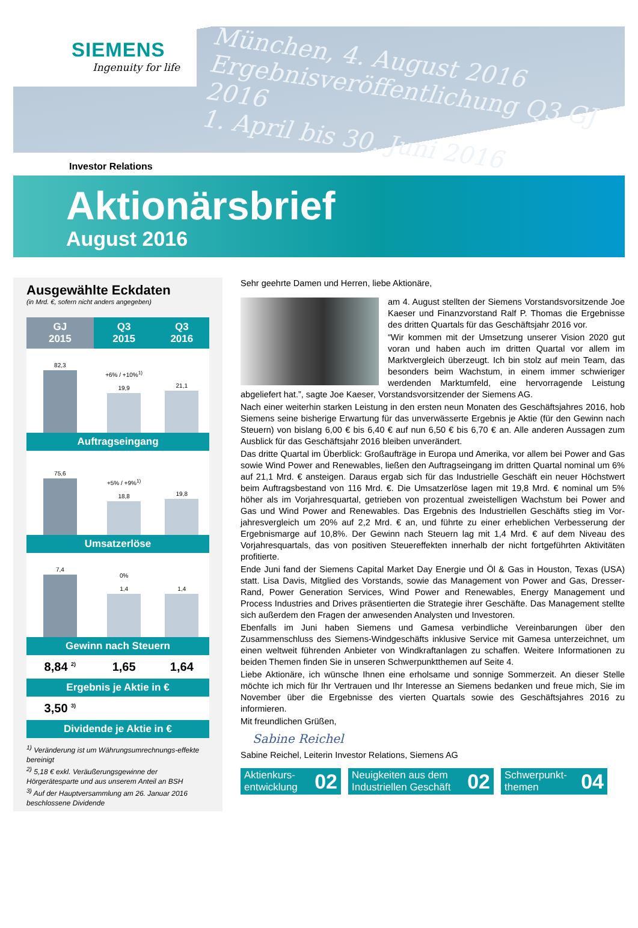SIEMENS
Ingenuity for life
München, 4. August 2016
Ergebnisveröffentlichung Q3 GJ 2016
1. April bis 30. Juni 2016
Investor Relations
Aktionärsbrief
August 2016
Ausgewählte Eckdaten
(in Mrd. €, sofern nicht anders angegeben)
| GJ 2015 | Q3 2015 | Q3 2016 |
| --- | --- | --- |
| 82,3 | +6% / +10%<sup>1)</sup> 19,9 | 21,1 |
| Auftragseingang | | |
| 75,6 | +5% / +9%<sup>1)</sup> 18,8 | 19,8 |
| Umsatzerlöse | | |
| 7,4 | 0% 1,4 | 1,4 |
| Gewinn nach Steuern | | |
| 8,84 <sup>2)</sup> | 1,65 | 1,64 |
| Ergebnis je Aktie in € | | |
| 3,50 <sup>3)</sup> | | |
| Dividende je Aktie in € | | |
<sup>1)</sup> Veränderung ist um Währungsumrechnungs-effekte bereinigt
<sup>2)</sup> 5,18 € exkl. Veräußerungsgewinne der Hörgerätesparte und aus unserem Anteil an BSH
<sup>3)</sup> Auf der Hauptversammlung am 26. Januar 2016 beschlossene Dividende
Sehr geehrte Damen und Herren, liebe Aktionäre,
am 4. August stellten der Siemens Vorstands­vorsitzende Joe Kaeser und Finanzvorstand Ralf P. Thomas die Ergebnisse des dritten Quartals für das Geschäftsjahr 2016 vor.
“Wir kommen mit der Umsetzung unserer Vision 2020 gut voran und haben auch im dritten Quartal vor allem im Marktvergleich überzeugt. Ich bin stolz auf mein Team, das besonders beim Wachstum, in einem immer schwieriger werdenden Marktumfeld, eine hervorragende Leistung abgeliefert hat.”, sagte Joe Kaeser, Vorstandsvorsitzender der Siemens AG.
Nach einer weiterhin starken Leistung in den ersten neun Monaten des Geschäfts­jahres 2016, hob Siemens seine bisherige Erwartung für das unverwässerte Ergebnis je Aktie (für den Gewinn nach Steuern) von bislang 6,00 € bis 6,40 € auf nun 6,50 € bis 6,70 € an. Alle anderen Aussagen zum Ausblick für das Geschäftsjahr 2016 bleiben unverändert.
Das dritte Quartal im Überblick: Großaufträge in Europa und Amerika, vor allem bei Power and Gas sowie Wind Power and Renewables, ließen den Auftragseingang im dritten Quartal nominal um 6% auf 21,1 Mrd. € ansteigen. Daraus ergab sich für das Industrielle Geschäft ein neuer Höchstwert beim Auftragsbestand von 116 Mrd. €. Die Umsatzerlöse lagen mit 19,8 Mrd. € nominal um 5% höher als im Vorjahresquartal, getrieben von prozentual zweistelligen Wachstum bei Power and Gas und Wind Power and Renewables. Das Ergebnis des Industriellen Geschäfts stieg im Vor­jahresvergleich um 20% auf 2,2 Mrd. € an, und führte zu einer erheblichen Verbesserung der Ergebnismarge auf 10,8%. Der Gewinn nach Steuern lag mit 1,4 Mrd. € auf dem Niveau des Vorjahresquartals, das von positiven Steuereffekten innerhalb der nicht fortgeführten Aktivitäten profitierte.
Ende Juni fand der Siemens Capital Market Day Energie und Öl & Gas in Houston, Texas (USA) statt. Lisa Davis, Mitglied des Vorstands, sowie das Management von Power and Gas, Dresser-Rand, Power Generation Services, Wind Power and Renewables, Energy Management und Process Industries and Drives präsentierten die Strategie ihrer Geschäfte. Das Management stellte sich außerdem den Fragen der anwesenden Analysten und Investoren.
Ebenfalls im Juni haben Siemens und Gamesa verbindliche Vereinbarungen über den Zusammenschluss des Siemens-Windgeschäfts inklusive Service mit Gamesa unterzeichnet, um einen weltweit führenden Anbieter von Windkraftanlagen zu schaffen. Weitere Informationen zu beiden Themen finden Sie in unseren Schwer­punktthemen auf Seite 4.
Liebe Aktionäre, ich wünsche Ihnen eine erholsame und sonnige Sommerzeit. An dieser Stelle möchte ich mich für Ihr Vertrauen und Ihr Interesse an Siemens bedanken und freue mich, Sie im November über die Ergebnisse des vierten Quartals sowie des Geschäftsjahres 2016 zu informieren.
Mit freundlichen Grüßen,
Sabine Reichel
Sabine Reichel, Leiterin Investor Relations, Siemens AG
Aktienkurs-
entwicklung 02
Neuigkeiten aus dem
Industriellen Geschäft 02
Schwerpunkt-
themen 04